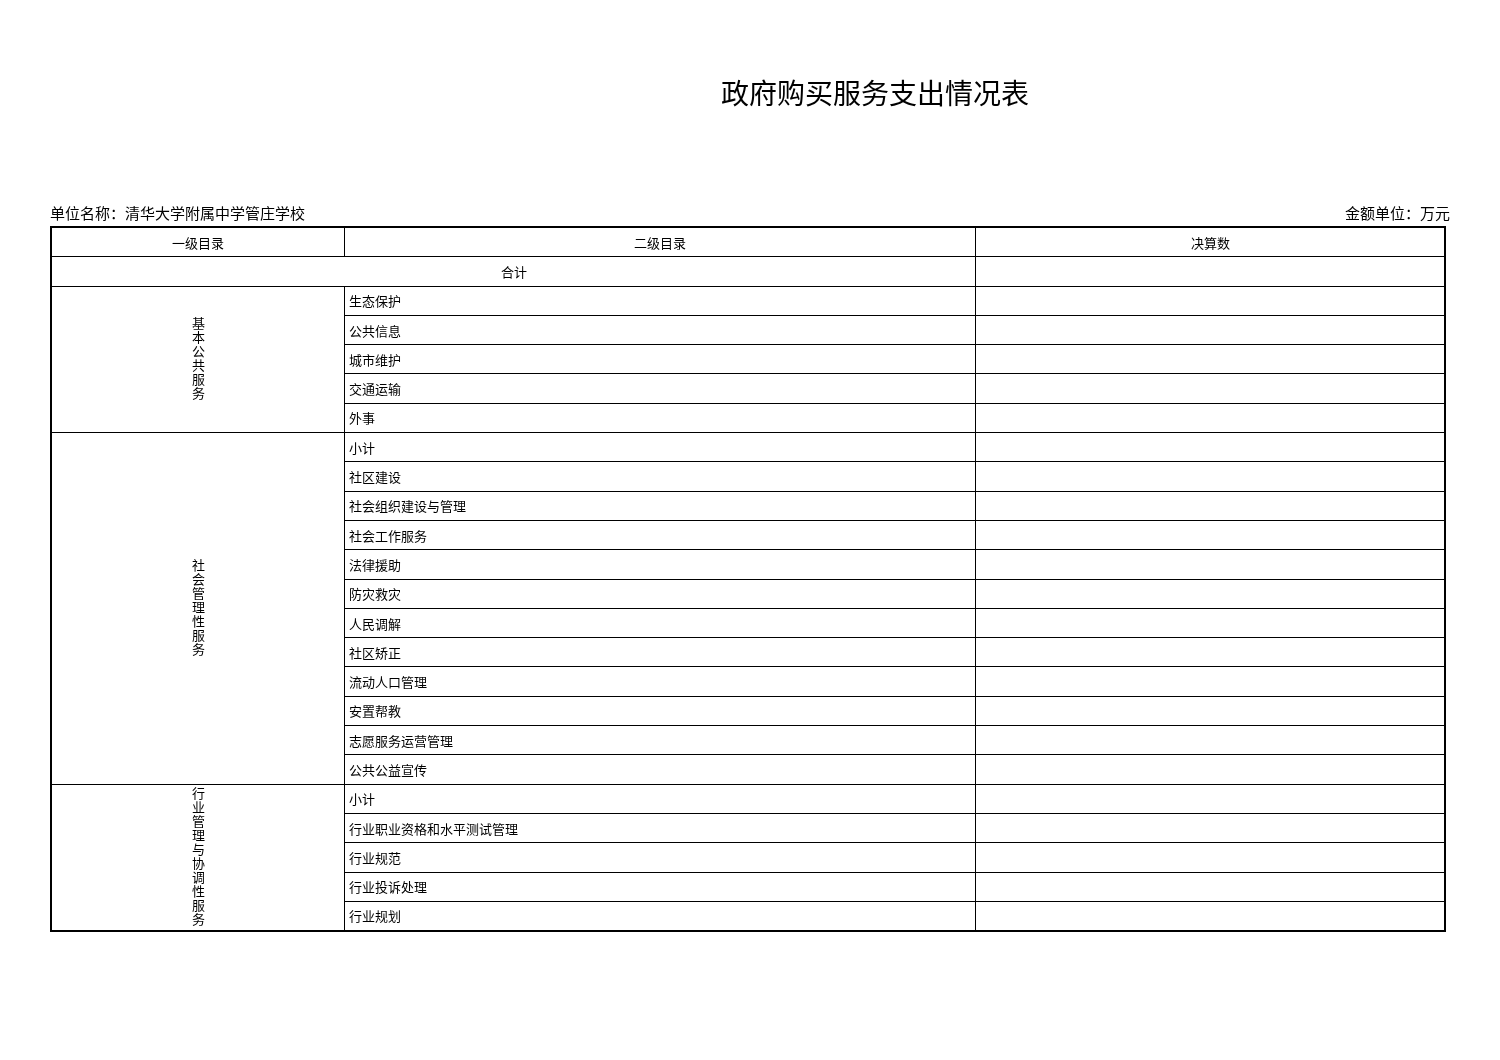政府购买服务支出情况表
单位名称：清华大学附属中学管庄学校 金额单位：万元
| 一级目录 | 二级目录 | 决算数 |
| 合计 | | |
| 基 本 公 共 服 务 | 生态保护 | |
| | 公共信息 | |
| | 城市维护 | |
| | 交通运输 | |
| | 外事 | |
| 社 会 管 理 性 服 务 | 小计 | |
| | 社区建设 | |
| | 社会组织建设与管理 | |
| | 社会工作服务 | |
| | 法律援助 | |
| | 防灾救灾 | |
| | 人民调解 | |
| | 社区矫正 | |
| | 流动人口管理 | |
| | 安置帮教 | |
| | 志愿服务运营管理 | |
| | 公共公益宣传 | |
| 行 业 管 理 与 协 调 性 服 务 | 小计 | |
| | 行业职业资格和水平测试管理 | |
| | 行业规范 | |
| | 行业投诉处理 | |
| | 行业规划 | |